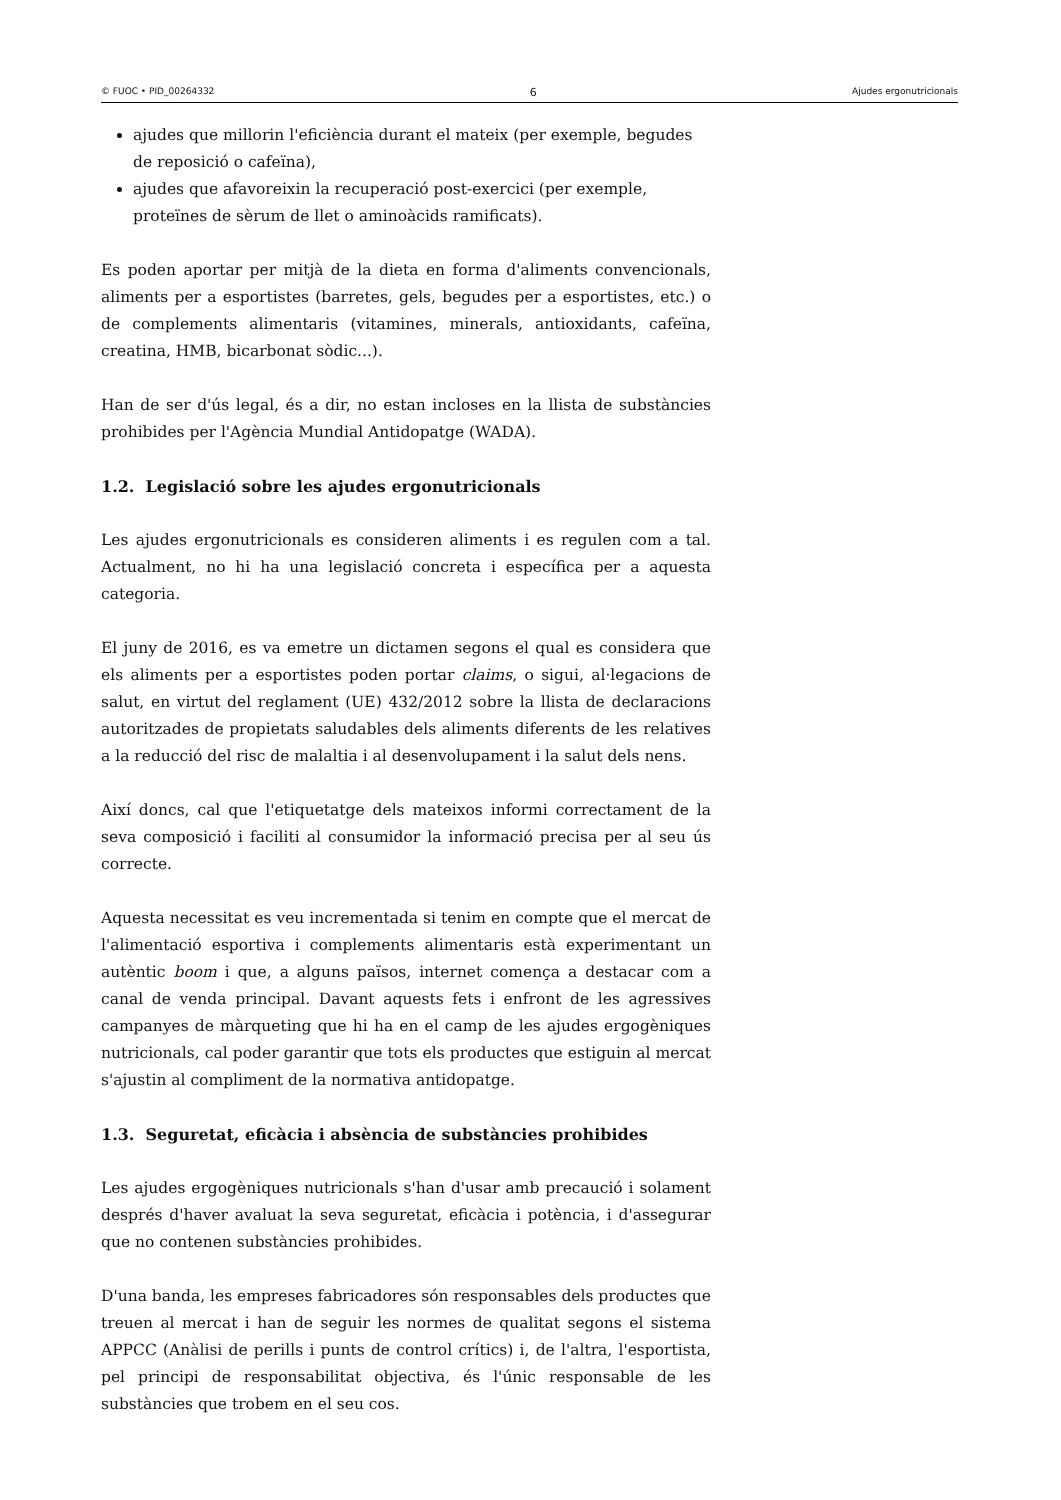© FUOC • PID_00264332 6 Ajudes ergonutricionals
ajudes que millorin l'eficiència durant el mateix (per exemple, begudes de reposició o cafeïna),
ajudes que afavoreixin la recuperació post-exercici (per exemple, proteïnes de sèrum de llet o aminoàcids ramificats).
Es poden aportar per mitjà de la dieta en forma d'aliments convencionals, aliments per a esportistes (barretes, gels, begudes per a esportistes, etc.) o de complements alimentaris (vitamines, minerals, antioxidants, cafeïna, creatina, HMB, bicarbonat sòdic...).
Han de ser d'ús legal, és a dir, no estan incloses en la llista de substàncies prohibides per l'Agència Mundial Antidopatge (WADA).
1.2. Legislació sobre les ajudes ergonutricionals
Les ajudes ergonutricionals es consideren aliments i es regulen com a tal. Actualment, no hi ha una legislació concreta i específica per a aquesta categoria.
El juny de 2016, es va emetre un dictamen segons el qual es considera que els aliments per a esportistes poden portar claims, o sigui, al·legacions de salut, en virtut del reglament (UE) 432/2012 sobre la llista de declaracions autoritzades de propietats saludables dels aliments diferents de les relatives a la reducció del risc de malaltia i al desenvolupament i la salut dels nens.
Així doncs, cal que l'etiquetatge dels mateixos informi correctament de la seva composició i faciliti al consumidor la informació precisa per al seu ús correcte.
Aquesta necessitat es veu incrementada si tenim en compte que el mercat de l'alimentació esportiva i complements alimentaris està experimentant un autèntic boom i que, a alguns països, internet comença a destacar com a canal de venda principal. Davant aquests fets i enfront de les agressives campanyes de màrqueting que hi ha en el camp de les ajudes ergogèniques nutricionals, cal poder garantir que tots els productes que estiguin al mercat s'ajustin al compliment de la normativa antidopatge.
1.3. Seguretat, eficàcia i absència de substàncies prohibides
Les ajudes ergogèniques nutricionals s'han d'usar amb precaució i solament després d'haver avaluat la seva seguretat, eficàcia i potència, i d'assegurar que no contenen substàncies prohibides.
D'una banda, les empreses fabricadores són responsables dels productes que treuen al mercat i han de seguir les normes de qualitat segons el sistema APPCC (Anàlisi de perills i punts de control crítics) i, de l'altra, l'esportista, pel principi de responsabilitat objectiva, és l'únic responsable de les substàncies que trobem en el seu cos.